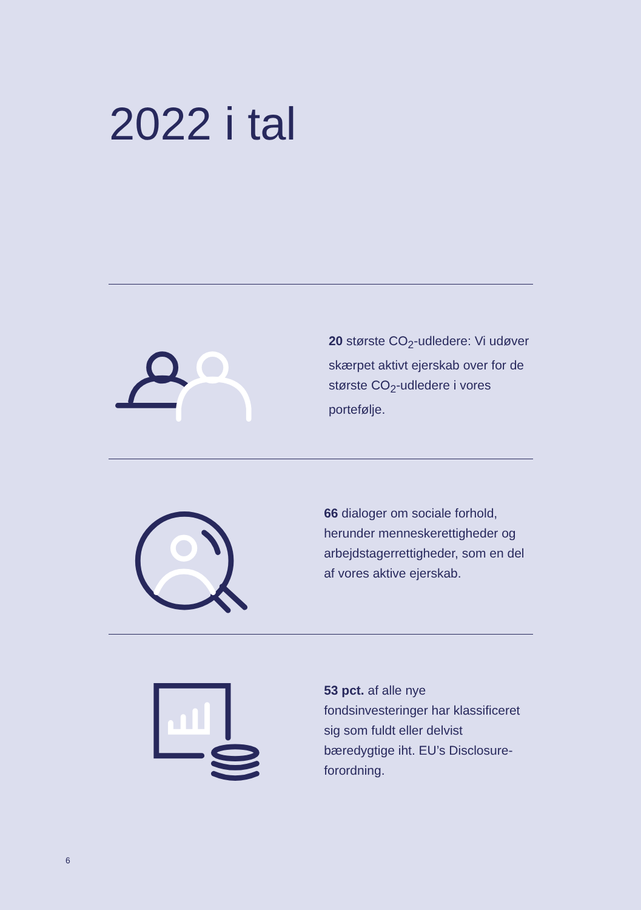2022 i tal
20 største CO<sub>2</sub>-udledere: Vi udøver skærpet aktivt ejerskab over for de største CO<sub>2</sub>-udledere i vores portefølje.
66 dialoger om sociale forhold, herunder menneskerettigheder og arbejdstagerrettigheder, som en del af vores aktive ejerskab.
53 pct. af alle nye fondsinvesteringer har klassificeret sig som fuldt eller delvist bæredygtige iht. EU’s Disclosure-forordning.
6